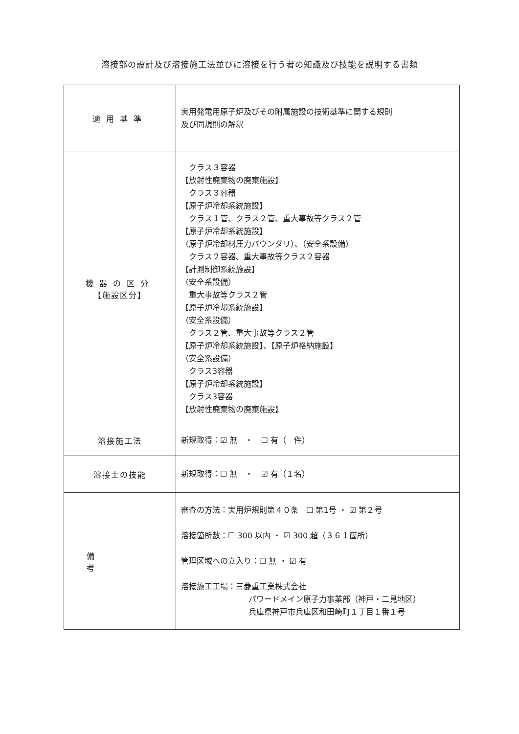溶接部の設計及び溶接施工法並びに溶接を行う者の知識及び技能を説明する書類
| 適用基準 | 実用発電用原子炉及びその附属施設の技術基準に関する規則 及び同規則の解釈 |
| 機器の区分 【施設区分】 | クラス３容器 【放射性廃棄物の廃棄施設】 クラス３容器 【原子炉冷却系統施設】 クラス１管、クラス２管、重大事故等クラス２管 【原子炉冷却系統施設】 （原子炉冷却材圧力バウンダリ）、（安全系設備） クラス２容器、重大事故等クラス２容器 【計測制御系統施設】 （安全系設備） 重大事故等クラス２管 【原子炉冷却系統施設】 （安全系設備） クラス２管、重大事故等クラス２管 【原子炉冷却系統施設】、【原子炉格納施設】 （安全系設備） クラス3容器 【原子炉冷却系統施設】 クラス3容器 【放射性廃棄物の廃棄施設】 |
| 溶接施工法 | 新規取得：☑ 無 ・ ☐ 有（ 件） |
| 溶接士の技能 | 新規取得：☐ 無 ・ ☑ 有（１名） |
| 備考 | 審査の方法：実用炉規則第４０条 ☐ 第1号 ・ ☑ 第２号 溶接箇所数：☐ 300 以内 ・ ☑ 300 超（３６１箇所） 管理区域への立入り：☐ 無 ・ ☑ 有 溶接施工工場：三菱重工業株式会社 パワードメイン原子力事業部（神戸・二見地区） 兵庫県神戸市兵庫区和田崎町１丁目１番１号 |